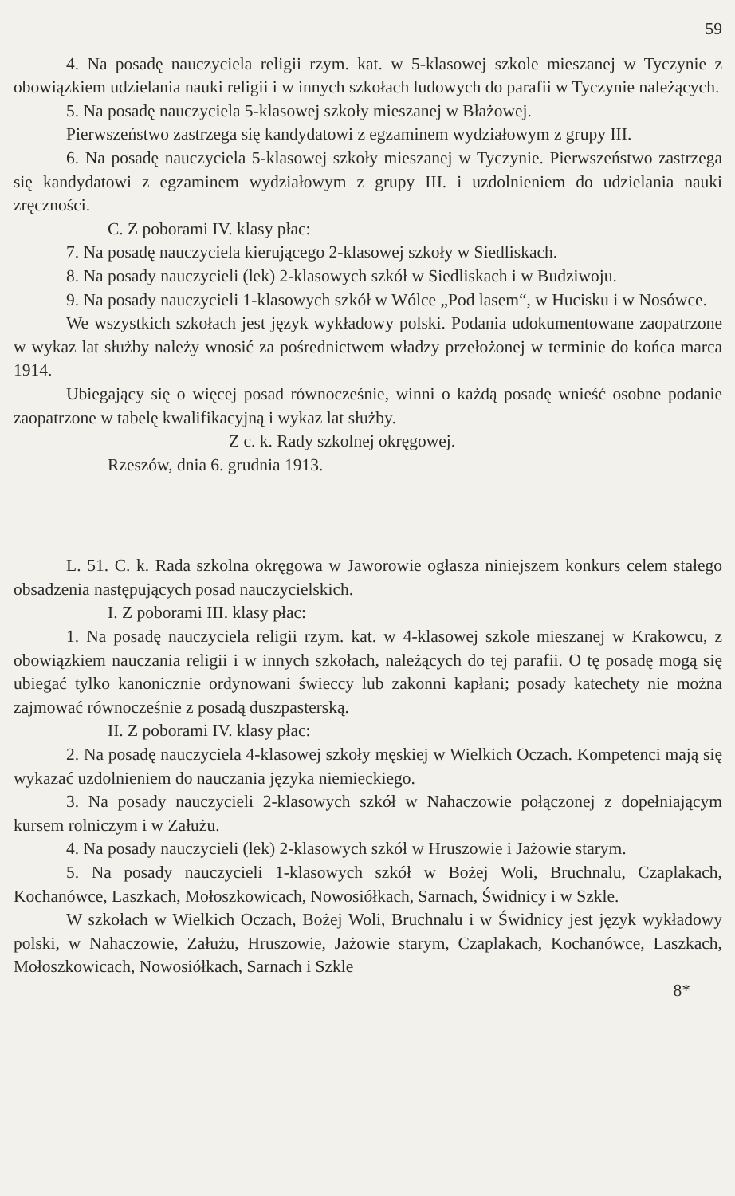59
4. Na posadę nauczyciela religii rzym. kat. w 5-klasowej szkole mieszanej w Tyczynie z obowiązkiem udzielania nauki religii i w innych szkołach ludowych do parafii w Tyczynie należących.
5. Na posadę nauczyciela 5-klasowej szkoły mieszanej w Błażowej.
Pierwszeństwo zastrzega się kandydatowi z egzaminem wydziałowym z grupy III.
6. Na posadę nauczyciela 5-klasowej szkoły mieszanej w Tyczynie. Pierwszeństwo zastrzega się kandydatowi z egzaminem wydziałowym z grupy III. i uzdolnieniem do udzielania nauki zręczności.
C. Z poborami IV. klasy płac:
7. Na posadę nauczyciela kierującego 2-klasowej szkoły w Siedliskach.
8. Na posady nauczycieli (lek) 2-klasowych szkół w Siedliskach i w Budziwoju.
9. Na posady nauczycieli 1-klasowych szkół w Wólce „Pod lasem“, w Hucisku i w Nosówce.
We wszystkich szkołach jest język wykładowy polski. Podania udokumentowane zaopatrzone w wykaz lat służby należy wnosić za pośrednictwem władzy przełożonej w terminie do końca marca 1914.
Ubiegający się o więcej posad równocześnie, winni o każdą posadę wnieść osobne podanie zaopatrzone w tabelę kwalifikacyjną i wykaz lat służby.
Z c. k. Rady szkolnej okręgowej.
Rzeszów, dnia 6. grudnia 1913.
L. 51. C. k. Rada szkolna okręgowa w Jaworowie ogłasza niniejszem konkurs celem stałego obsadzenia następujących posad nauczycielskich.
I. Z poborami III. klasy płac:
1. Na posadę nauczyciela religii rzym. kat. w 4-klasowej szkole mieszanej w Krakowcu, z obowiązkiem nauczania religii i w innych szkołach, należących do tej parafii. O tę posadę mogą się ubiegać tylko kanonicznie ordynowani świeccy lub zakonni kapłani; posady katechety nie można zajmować równocześnie z posadą duszpasterską.
II. Z poborami IV. klasy płac:
2. Na posadę nauczyciela 4-klasowej szkoły męskiej w Wielkich Oczach. Kompetenci mają się wykazać uzdolnieniem do nauczania języka niemieckiego.
3. Na posady nauczycieli 2-klasowych szkół w Nahaczowie połączonej z dopełniającym kursem rolniczym i w Załużu.
4. Na posady nauczycieli (lek) 2-klasowych szkół w Hruszowie i Jażowie starym.
5. Na posady nauczycieli 1-klasowych szkół w Bożej Woli, Bruchnalu, Czaplakach, Kochanówce, Laszkach, Mołoszkowicach, Nowosiółkach, Sarnach, Świdnicy i w Szkle.
W szkołach w Wielkich Oczach, Bożej Woli, Bruchnalu i w Świdnicy jest język wykładowy polski, w Nahaczowie, Załużu, Hruszowie, Jażowie starym, Czaplakach, Kochanówce, Laszkach, Mołoszkowicach, Nowosiółkach, Sarnach i Szkle
8*